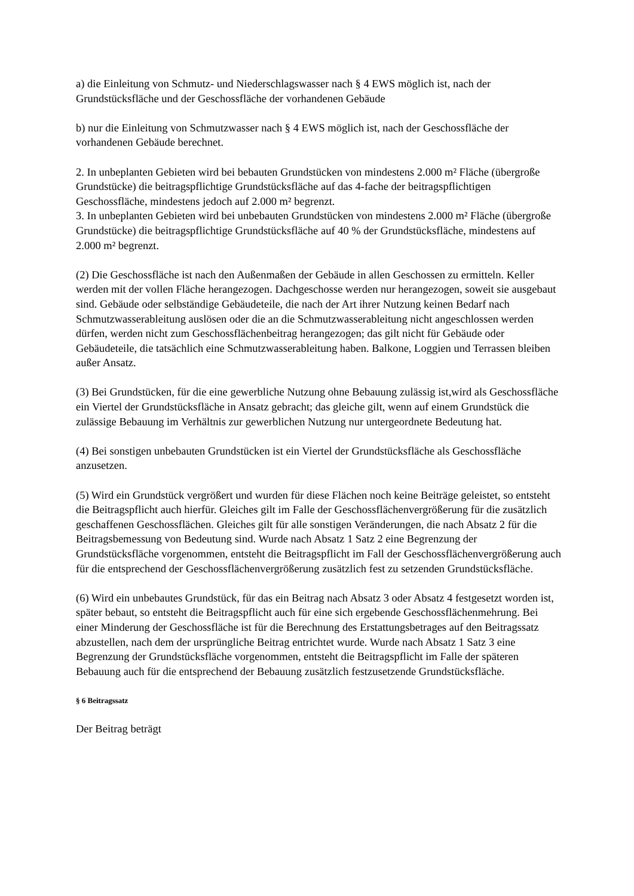a) die Einleitung von Schmutz- und Niederschlagswasser nach § 4 EWS möglich ist, nach der Grundstücksfläche und der Geschossfläche der vorhandenen Gebäude
b) nur die Einleitung von Schmutzwasser nach § 4 EWS möglich ist, nach der Geschossfläche der vorhandenen Gebäude berechnet.
2. In unbeplanten Gebieten wird bei bebauten Grundstücken von mindestens 2.000 m² Fläche (übergroße Grundstücke) die beitragspflichtige Grundstücksfläche auf das 4-fache der beitragspflichtigen Geschossfläche, mindestens jedoch auf 2.000 m² begrenzt.
3. In unbeplanten Gebieten wird bei unbebauten Grundstücken von mindestens 2.000 m² Fläche (übergroße Grundstücke) die beitragspflichtige Grundstücksfläche auf 40 % der Grundstücksfläche, mindestens auf 2.000 m² begrenzt.
(2) Die Geschossfläche ist nach den Außenmaßen der Gebäude in allen Geschossen zu ermitteln. Keller werden mit der vollen Fläche herangezogen. Dachgeschosse werden nur herangezogen, soweit sie ausgebaut sind. Gebäude oder selbständige Gebäudeteile, die nach der Art ihrer Nutzung keinen Bedarf nach Schmutzwasserableitung auslösen oder die an die Schmutzwasserableitung nicht angeschlossen werden dürfen, werden nicht zum Geschossflächenbeitrag herangezogen; das gilt nicht für Gebäude oder Gebäudeteile, die tatsächlich eine Schmutzwasserableitung haben. Balkone, Loggien und Terrassen bleiben außer Ansatz.
(3) Bei Grundstücken, für die eine gewerbliche Nutzung ohne Bebauung zulässig ist,wird als Geschossfläche ein Viertel der Grundstücksfläche in Ansatz gebracht; das gleiche gilt, wenn auf einem Grundstück die zulässige Bebauung im Verhältnis zur gewerblichen Nutzung nur untergeordnete Bedeutung hat.
(4) Bei sonstigen unbebauten Grundstücken ist ein Viertel der Grundstücksfläche als Geschossfläche anzusetzen.
(5) Wird ein Grundstück vergrößert und wurden für diese Flächen noch keine Beiträge geleistet, so entsteht die Beitragspflicht auch hierfür. Gleiches gilt im Falle der Geschossflächenvergrößerung für die zusätzlich geschaffenen Geschossflächen. Gleiches gilt für alle sonstigen Veränderungen, die nach Absatz 2 für die Beitragsbemessung von Bedeutung sind. Wurde nach Absatz 1 Satz 2 eine Begrenzung der Grundstücksfläche vorgenommen, entsteht die Beitragspflicht im Fall der Geschossflächenvergrößerung auch für die entsprechend der Geschossflächenvergrößerung zusätzlich fest zu setzenden Grundstücksfläche.
(6) Wird ein unbebautes Grundstück, für das ein Beitrag nach Absatz 3 oder Absatz 4 festgesetzt worden ist, später bebaut, so entsteht die Beitragspflicht auch für eine sich ergebende Geschossflächenmehrung. Bei einer Minderung der Geschossfläche ist für die Berechnung des Erstattungsbetrages auf den Beitragssatz abzustellen, nach dem der ursprüngliche Beitrag entrichtet wurde. Wurde nach Absatz 1 Satz 3 eine Begrenzung der Grundstücksfläche vorgenommen, entsteht die Beitragspflicht im Falle der späteren Bebauung auch für die entsprechend der Bebauung zusätzlich festzusetzende Grundstücksfläche.
§ 6 Beitragssatz
Der Beitrag beträgt